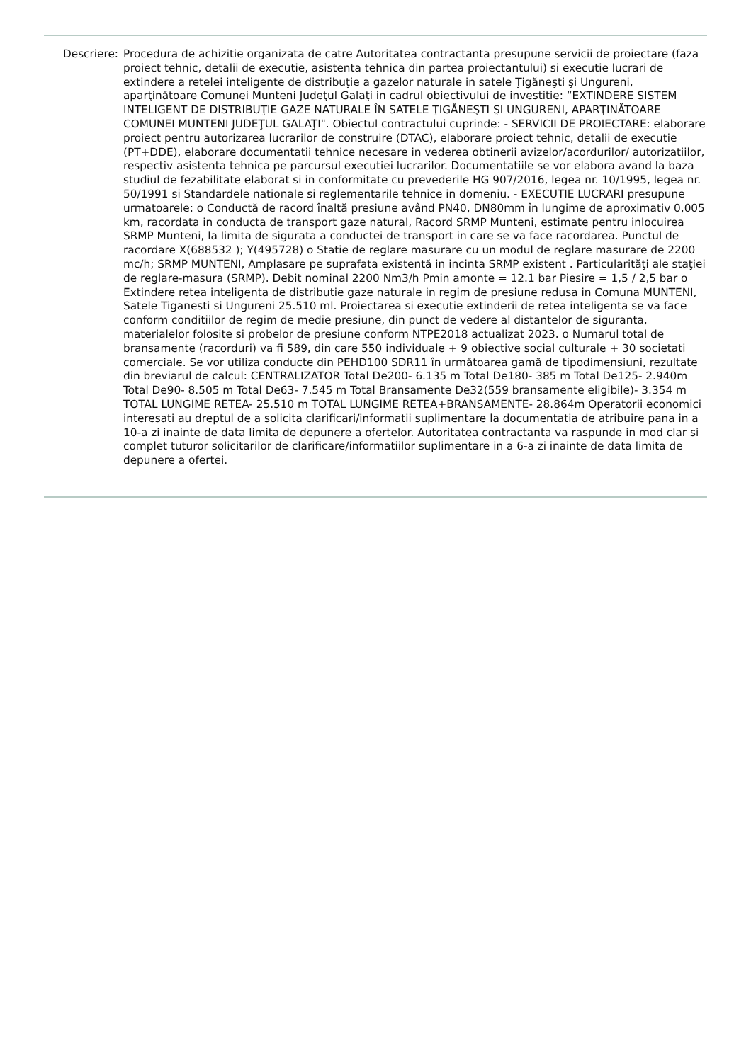Descriere: Procedura de achizitie organizata de catre Autoritatea contractanta presupune servicii de proiectare (faza proiect tehnic, detalii de executie, asistenta tehnica din partea proiectantului) si executie lucrari de extindere a retelei inteligente de distribuţie a gazelor naturale in satele Ţigăneşti şi Ungureni, aparţinătoare Comunei Munteni Judeţul Galaţi in cadrul obiectivului de investitie: “EXTINDERE SISTEM INTELIGENT DE DISTRIBUŢIE GAZE NATURALE ÎN SATELE ŢIGĂNEŞTI ŞI UNGURENI, APARŢINĂTOARE COMUNEI MUNTENI JUDEŢUL GALAŢI". Obiectul contractului cuprinde: - SERVICII DE PROIECTARE: elaborare proiect pentru autorizarea lucrarilor de construire (DTAC), elaborare proiect tehnic, detalii de executie (PT+DDE), elaborare documentatii tehnice necesare in vederea obtinerii avizelor/acordurilor/ autorizatiilor, respectiv asistenta tehnica pe parcursul executiei lucrarilor. Documentatiile se vor elabora avand la baza studiul de fezabilitate elaborat si in conformitate cu prevederile HG 907/2016, legea nr. 10/1995, legea nr. 50/1991 si Standardele nationale si reglementarile tehnice in domeniu. - EXECUTIE LUCRARI presupune urmatoarele: o Conductă de racord înaltă presiune având PN40, DN80mm în lungime de aproximativ 0,005 km, racordata in conducta de transport gaze natural, Racord SRMP Munteni, estimate pentru inlocuirea SRMP Munteni, la limita de sigurata a conductei de transport in care se va face racordarea. Punctul de racordare X(688532 ); Y(495728) o Statie de reglare masurare cu un modul de reglare masurare de 2200 mc/h; SRMP MUNTENI, Amplasare pe suprafata existentă in incinta SRMP existent . Particularităţi ale staţiei de reglare-masura (SRMP). Debit nominal 2200 Nm3/h Pmin amonte = 12.1 bar Piesire = 1,5 / 2,5 bar o Extindere retea inteligenta de distributie gaze naturale in regim de presiune redusa in Comuna MUNTENI, Satele Tiganesti si Ungureni 25.510 ml. Proiectarea si executie extinderii de retea inteligenta se va face conform conditiilor de regim de medie presiune, din punct de vedere al distantelor de siguranta, materialelor folosite si probelor de presiune conform NTPE2018 actualizat 2023. o Numarul total de bransamente (racorduri) va fi 589, din care 550 individuale + 9 obiective social culturale + 30 societati comerciale. Se vor utiliza conducte din PEHD100 SDR11 în următoarea gamă de tipodimensiuni, rezultate din breviarul de calcul: CENTRALIZATOR Total De200- 6.135 m Total De180- 385 m Total De125- 2.940m Total De90- 8.505 m Total De63- 7.545 m Total Bransamente De32(559 bransamente eligibile)- 3.354 m TOTAL LUNGIME RETEA- 25.510 m TOTAL LUNGIME RETEA+BRANSAMENTE- 28.864m Operatorii economici interesati au dreptul de a solicita clarificari/informatii suplimentare la documentatia de atribuire pana in a 10-a zi inainte de data limita de depunere a ofertelor. Autoritatea contractanta va raspunde in mod clar si complet tuturor solicitarilor de clarificare/informatiilor suplimentare in a 6-a zi inainte de data limita de depunere a ofertei.